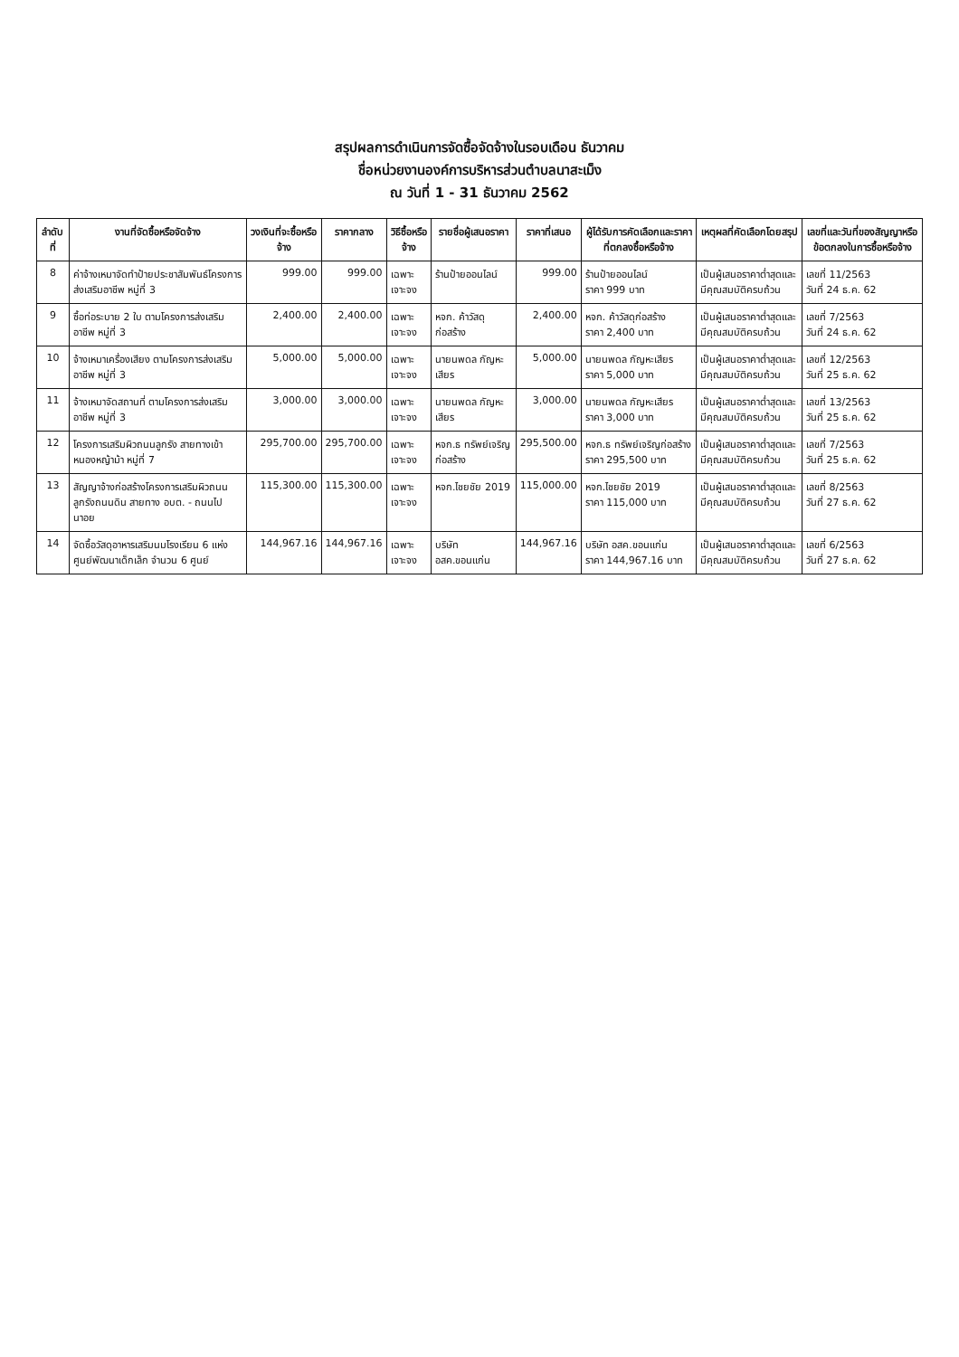สรุปผลการดำเนินการจัดซื้อจัดจ้างในรอบเดือน ธันวาคม
ชื่อหน่วยงานองค์การบริหารส่วนตำบลนาสะเม็ง
ณ วันที่ 1 - 31 ธันวาคม 2562
| ลำดับที่ | งานที่จัดซื้อหรือจัดจ้าง | วงเงินที่จะซื้อหรือจ้าง | ราคากลาง | วิธีซื้อหรือจ้าง | รายชื่อผู้เสนอราคา | ราคาที่เสนอ | ผู้ได้รับการคัดเลือกและราคาที่ตกลงซื้อหรือจ้าง | เหตุผลที่คัดเลือกโดยสรุป | เลขที่และวันที่ของสัญญาหรือข้อตกลงในการซื้อหรือจ้าง |
| --- | --- | --- | --- | --- | --- | --- | --- | --- | --- |
| 8 | ค่าจ้างเหมาจัดทำป้ายประชาสัมพันธ์โครงการส่งเสริมอาชีพ หมู่ที่ 3 | 999.00 | 999.00 | เฉพาะเจาะจง | ร้านป้ายออนไลน์ | 999.00 | ร้านป้ายออนไลน์ ราคา 999 บาท | เป็นผู้เสนอราคาต่ำสุดและมีคุณสมบัติครบถ้วน | เลขที่ 11/2563 วันที่ 24 ธ.ค. 62 |
| 9 | ซื้อท่อระบาย 2 ใบ ตามโครงการส่งเสริมอาชีพ หมู่ที่ 3 | 2,400.00 | 2,400.00 | เฉพาะเจาะจง | หจก. ค้าวัสดุก่อสร้าง | 2,400.00 | หจก. ค้าวัสดุก่อสร้าง ราคา 2,400 บาท | เป็นผู้เสนอราคาต่ำสุดและมีคุณสมบัติครบถ้วน | เลขที่ 7/2563 วันที่ 24 ธ.ค. 62 |
| 10 | จ้างเหมาเครื่องเสียง ตามโครงการส่งเสริมอาชีพ หมู่ที่ 3 | 5,000.00 | 5,000.00 | เฉพาะเจาะจง | นายนพดล กัญหะเสียร | 5,000.00 | นายนพดล กัญหะเสียร ราคา 5,000 บาท | เป็นผู้เสนอราคาต่ำสุดและมีคุณสมบัติครบถ้วน | เลขที่ 12/2563 วันที่ 25 ธ.ค. 62 |
| 11 | จ้างเหมาจัดสถานที่ ตามโครงการส่งเสริมอาชีพ หมู่ที่ 3 | 3,000.00 | 3,000.00 | เฉพาะเจาะจง | นายนพดล กัญหะเสียร | 3,000.00 | นายนพดล กัญหะเสียร ราคา 3,000 บาท | เป็นผู้เสนอราคาต่ำสุดและมีคุณสมบัติครบถ้วน | เลขที่ 13/2563 วันที่ 25 ธ.ค. 62 |
| 12 | โครงการเสริมผิวถนนลูกรัง สายทางเข้าหนองหญ้าม้า หมู่ที่ 7 | 295,700.00 | 295,700.00 | เฉพาะเจาะจง | หจก.ธ ทรัพย์เจริญก่อสร้าง | 295,500.00 | หจก.ธ ทรัพย์เจริญก่อสร้าง ราคา 295,500 บาท | เป็นผู้เสนอราคาต่ำสุดและมีคุณสมบัติครบถ้วน | เลขที่ 7/2563 วันที่ 25 ธ.ค. 62 |
| 13 | สัญญาจ้างก่อสร้างโครงการเสริมผิวถนนลูกรังถนนดิน สายทาง อบต. - ถนนไปนาอย | 115,300.00 | 115,300.00 | เฉพาะเจาะจง | หจก.ไชยชัย 2019 | 115,000.00 | หจก.ไชยชัย 2019 ราคา 115,000 บาท | เป็นผู้เสนอราคาต่ำสุดและมีคุณสมบัติครบถ้วน | เลขที่ 8/2563 วันที่ 27 ธ.ค. 62 |
| 14 | จัดซื้อวัสดุอาหารเสริมนมโรงเรียน 6 แห่ง ศูนย์พัฒนาเด็กเล็ก จำนวน 6 ศูนย์ | 144,967.16 | 144,967.16 | เฉพาะเจาะจง | บริษัท อสค.ขอนแก่น | 144,967.16 | บริษัท อสค.ขอนแก่น ราคา 144,967.16 บาท | เป็นผู้เสนอราคาต่ำสุดและมีคุณสมบัติครบถ้วน | เลขที่ 6/2563 วันที่ 27 ธ.ค. 62 |